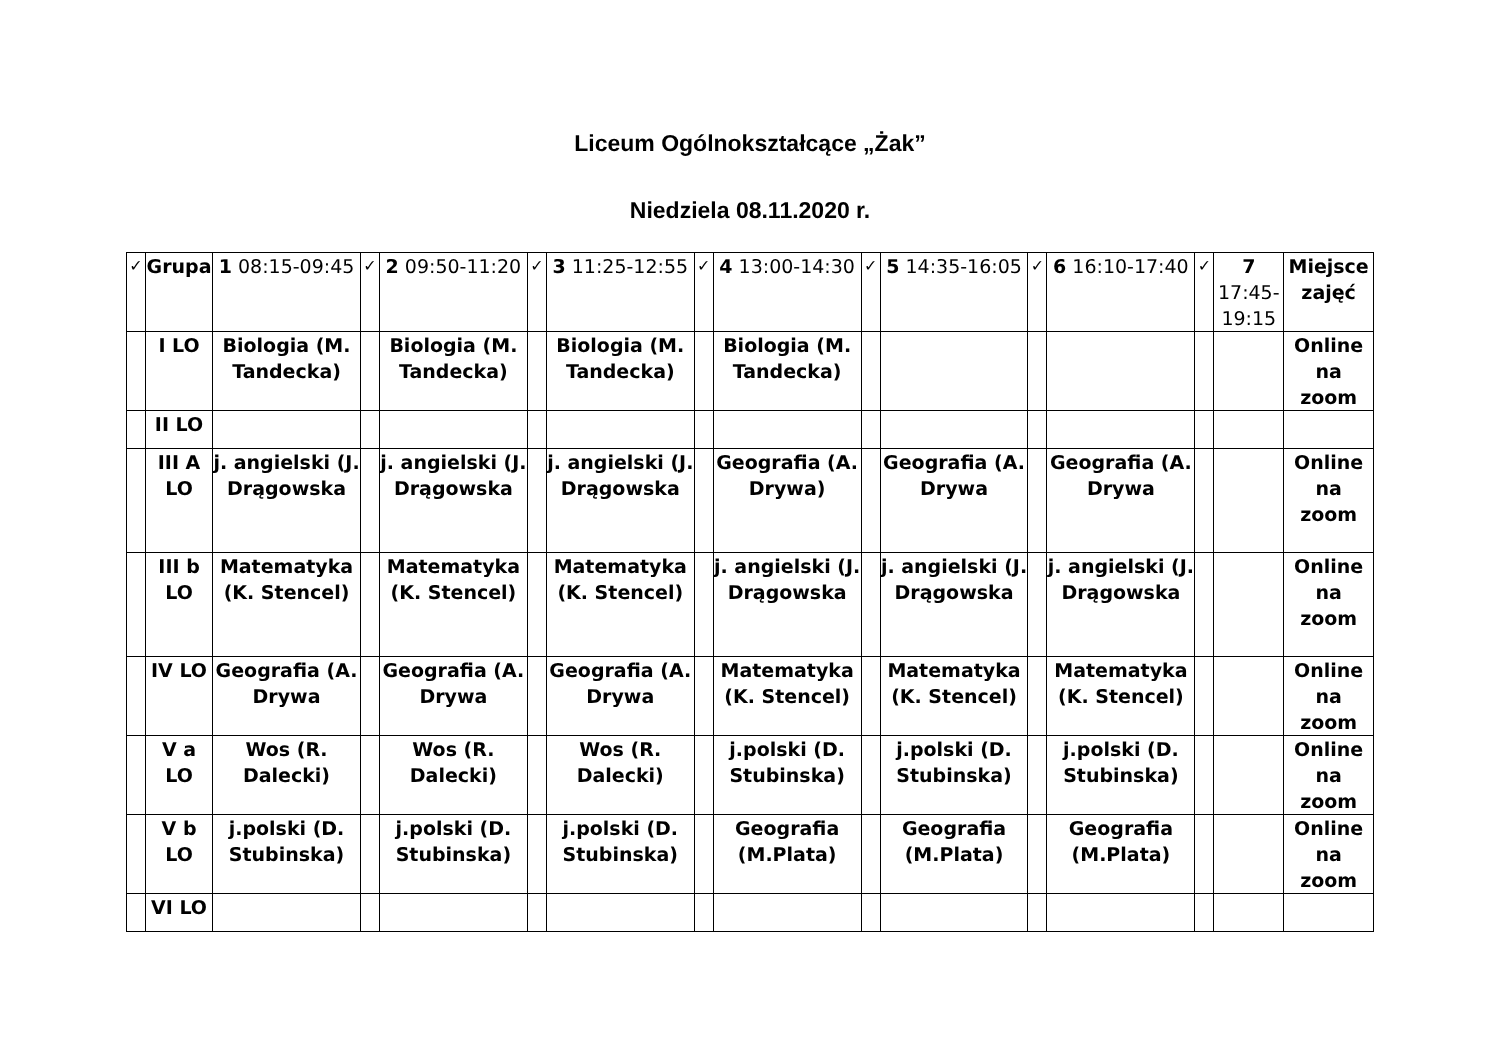Liceum Ogólnokształcące „Żak”
Niedziela 08.11.2020 r.
| ✓ | Grupa | 1 08:15-09:45 | ✓ | 2 09:50-11:20 | ✓ | 3 11:25-12:55 | ✓ | 4 13:00-14:30 | ✓ | 5 14:35-16:05 | ✓ | 6 16:10-17:40 | ✓ | 7 17:45-19:15 | Miejsce zajęć |
| --- | --- | --- | --- | --- | --- | --- | --- | --- | --- | --- | --- | --- | --- | --- | --- |
| | I LO | Biologia (M. Tandecka) | | Biologia (M. Tandecka) | | Biologia (M. Tandecka) | | Biologia (M. Tandecka) | | | | | | | Online na zoom |
| | II LO | | | | | | | | | | | | | | |
| | III A LO | j. angielski (J. Drągowska | | j. angielski (J. Drągowska | | j. angielski (J. Drągowska | | Geografia (A. Drywa) | | Geografia (A. Drywa | | Geografia (A. Drywa | | | Online na zoom |
| | III b LO | Matematyka (K. Stencel) | | Matematyka (K. Stencel) | | Matematyka (K. Stencel) | | j. angielski (J. Drągowska | | j. angielski (J. Drągowska | | j. angielski (J. Drągowska | | | Online na zoom |
| | IV LO | Geografia (A. Drywa | | Geografia (A. Drywa | | Geografia (A. Drywa | | Matematyka (K. Stencel) | | Matematyka (K. Stencel) | | Matematyka (K. Stencel) | | | Online na zoom |
| | V a LO | Wos (R. Dalecki) | | Wos (R. Dalecki) | | Wos (R. Dalecki) | | j.polski (D. Stubinska) | | j.polski (D. Stubinska) | | j.polski (D. Stubinska) | | | Online na zoom |
| | V b LO | j.polski (D. Stubinska) | | j.polski (D. Stubinska) | | j.polski (D. Stubinska) | | Geografia (M.Plata) | | Geografia (M.Plata) | | Geografia (M.Plata) | | | Online na zoom |
| | VI LO | | | | | | | | | | | | | | |